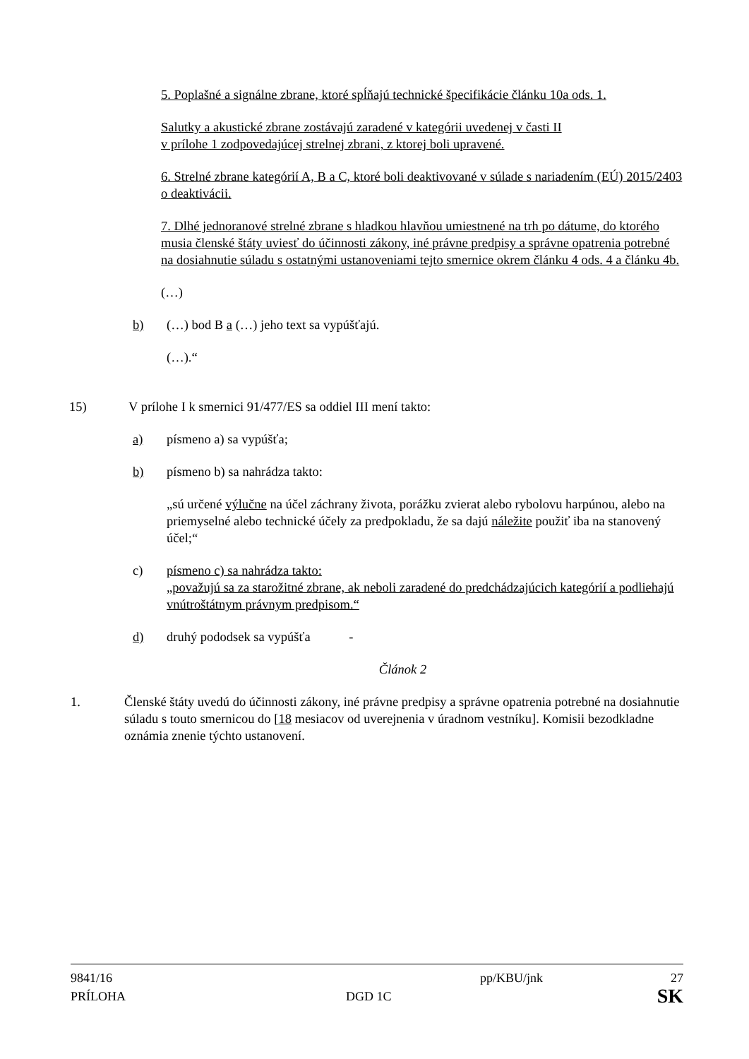5. Poplašné a signálne zbrane, ktoré spĺňajú technické špecifikácie článku 10a ods. 1.
Salutky a akustické zbrane zostávajú zaradené v kategórii uvedenej v časti II
v prílohe 1 zodpovedajúcej strelnej zbrani, z ktorej boli upravené.
6. Strelné zbrane kategórií A, B a C, ktoré boli deaktivované v súlade s nariadením (EÚ) 2015/2403 o deaktivácii.
7. Dlhé jednoranové strelné zbrane s hladkou hlavňou umiestnené na trh po dátume, do ktorého musia členské štáty uviesť do účinnosti zákony, iné právne predpisy a správne opatrenia potrebné na dosiahnutie súladu s ostatnými ustanoveniami tejto smernice okrem článku 4 ods. 4 a článku 4b.
(…)
b) (…) bod B a (…) jeho text sa vypúšťajú.
(…).“
15) V prílohe I k smernici 91/477/ES sa oddiel III mení takto:
a) písmeno a) sa vypúšťa;
b) písmeno b) sa nahrádza takto:
„sú určené výlučne na účel záchrany života, porážku zvierat alebo rybolovu harpúnou, alebo na priemyselné alebo technické účely za predpokladu, že sa dajú náležite použiť iba na stanovený účel;“
c) písmeno c) sa nahrádza takto:
„považujú sa za starožitné zbrane, ak neboli zaradené do predchádzajúcich kategórií a podliehajú vnútroštátnym právnym predpisom.“
d) druhý pododsek sa vypúšťa -
Článok 2
1. Členské štáty uvedú do účinnosti zákony, iné právne predpisy a správne opatrenia potrebné na dosiahnutie súladu s touto smernicou do [18 mesiacov od uverejnenia v úradnom vestníku]. Komisii bezodkladne oznámia znenie týchto ustanovení.
9841/16 pp/KBU/jnk 27
PRÍLOHA DGD 1C SK